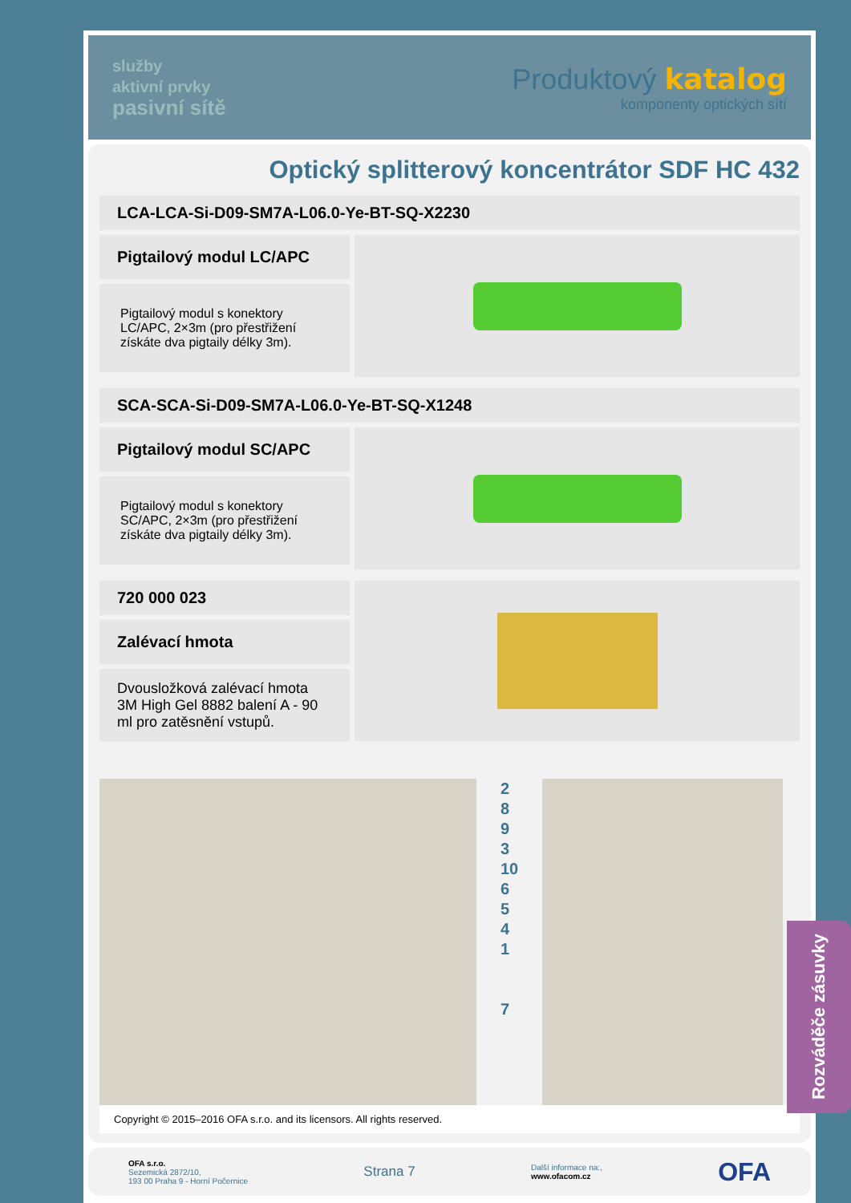služby
aktivní prvky
pasivní sítě
Produktový katalog
komponenty optických sítí
Optický splitterový koncentrátor SDF HC 432
LCA-LCA-Si-D09-SM7A-L06.0-Ye-BT-SQ-X2230
Pigtailový modul LC/APC
Pigtailový modul s konektory LC/APC, 2×3m (pro přestřižení získáte dva pigtaily délky 3m).
SCA-SCA-Si-D09-SM7A-L06.0-Ye-BT-SQ-X1248
Pigtailový modul SC/APC
Pigtailový modul s konektory SC/APC, 2×3m (pro přestřižení získáte dva pigtaily délky 3m).
720 000 023
Zalévací hmota
Dvousložková zalévací hmota 3M High Gel 8882 balení A - 90 ml pro zatěsnění vstupů.
2
8
9
3
10
6
5
4
1
7
Copyright © 2015–2016 OFA s.r.o. and its licensors. All rights reserved.
Rozváděče zásuvky
OFA s.r.o.
Sezemická 2872/10,
193 00 Praha 9 - Horní Počernice
Strana 7
Další informace na:,
www.ofacom.cz
OFA